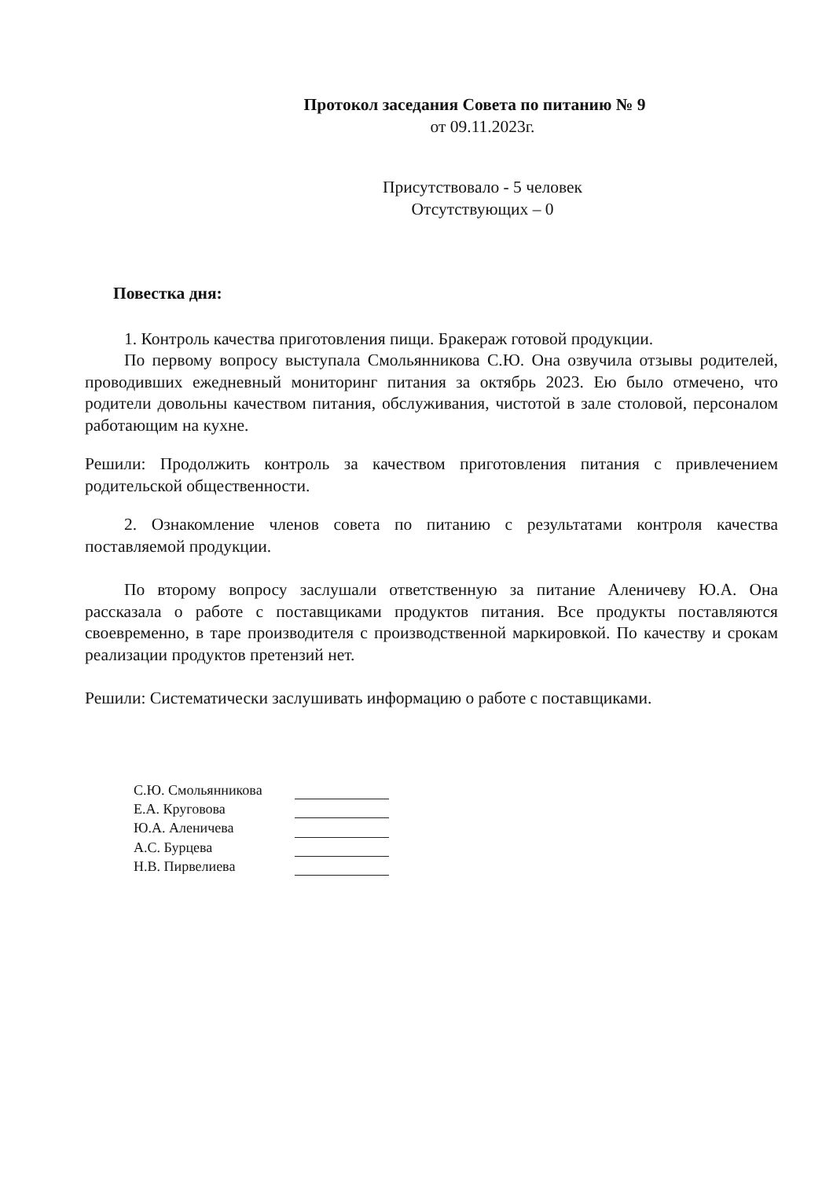Протокол заседания Совета по питанию № 9
от 09.11.2023г.
Присутствовало - 5 человек
Отсутствующих – 0
Повестка дня:
1. Контроль качества приготовления пищи. Бракераж готовой продукции.
По первому вопросу выступала Смольянникова С.Ю. Она озвучила отзывы родителей, проводивших ежедневный мониторинг питания за октябрь 2023. Ею было отмечено, что родители довольны качеством питания, обслуживания, чистотой в зале столовой, персоналом работающим на кухне.
Решили: Продолжить контроль за качеством приготовления питания с привлечением родительской общественности.
2. Ознакомление членов совета по питанию с результатами контроля качества поставляемой продукции.
По второму вопросу заслушали ответственную за питание Аленичеву Ю.А. Она рассказала о работе с поставщиками продуктов питания. Все продукты поставляются своевременно, в таре производителя с производственной маркировкой. По качеству и срокам реализации продуктов претензий нет.
Решили: Систематически заслушивать информацию о работе с поставщиками.
С.Ю. Смольянникова
Е.А. Круговова
Ю.А. Аленичева
А.С. Бурцева
Н.В. Пирвелиева